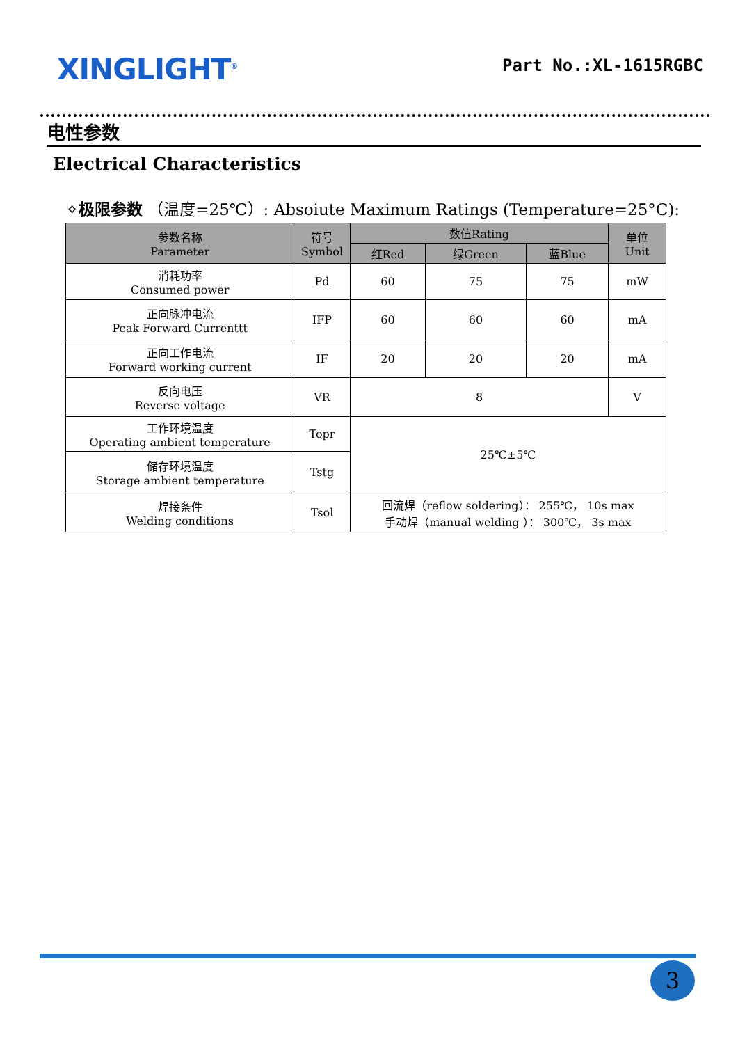XINGLIGHT<sup>®</sup>
Part No.:XL-1615RGBC
电性参数
Electrical Characteristics
✧极限参数 （温度=25℃）: Absoiute Maximum Ratings (Temperature=25°C):
| 参数名称 Parameter | 符号 Symbol | 数值Rating | | | 单位 Unit |
| --- | --- | --- | --- | --- | --- |
| | | 红Red | 绿Green | 蓝Blue | |
| 消耗功率 Consumed power | Pd | 60 | 75 | 75 | mW |
| 正向脉冲电流 Peak Forward Currenttt | IFP | 60 | 60 | 60 | mA |
| 正向工作电流 Forward working current | IF | 20 | 20 | 20 | mA |
| 反向电压 Reverse voltage | VR | 8 | | | V |
| 工作环境温度 Operating ambient temperature | Topr | 25℃±5℃ | | | |
| 储存环境温度 Storage ambient temperature | Tstg | | | | |
| 焊接条件 Welding conditions | Tsol | 回流焊（reflow soldering）： 255℃， 10s max 手动焊（manual welding ）： 300℃， 3s max | | | |
3